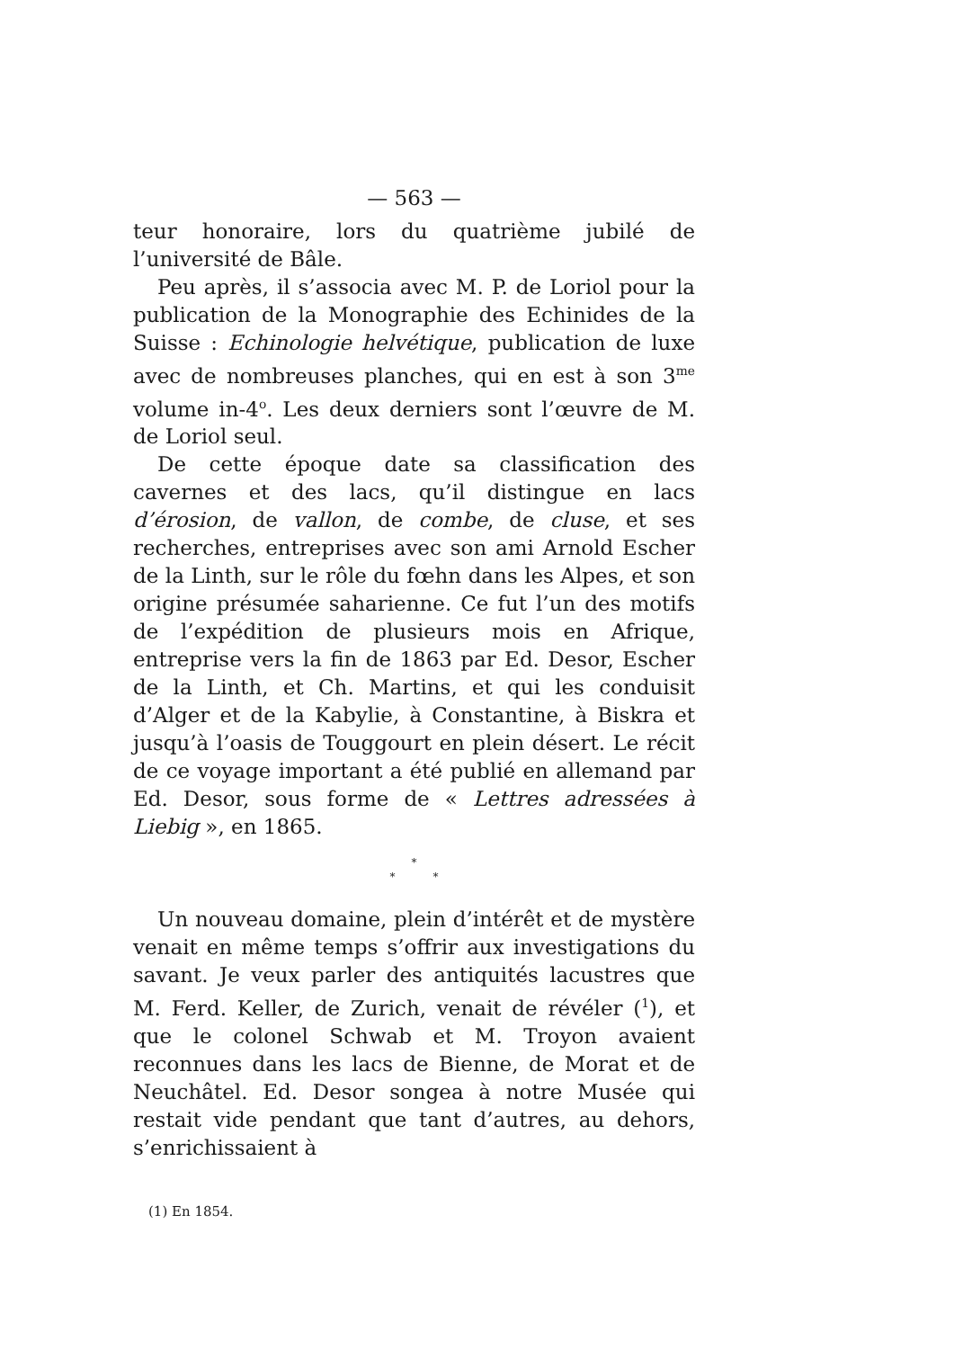— 563 —
teur honoraire, lors du quatrième jubilé de l’université de Bâle.
Peu après, il s’associa avec M. P. de Loriol pour la publication de la Monographie des Echinides de la Suisse : Echinologie helvétique, publication de luxe avec de nombreuses planches, qui en est à son 3<sup>me</sup> volume in-4<sup>o</sup>. Les deux derniers sont l’œuvre de M. de Loriol seul.
De cette époque date sa classification des cavernes et des lacs, qu’il distingue en lacs d’érosion, de vallon, de combe, de cluse, et ses recherches, entreprises avec son ami Arnold Escher de la Linth, sur le rôle du fœhn dans les Alpes, et son origine présumée saharienne. Ce fut l’un des motifs de l’expédition de plusieurs mois en Afrique, entreprise vers la fin de 1863 par Ed. Desor, Escher de la Linth, et Ch. Martins, et qui les conduisit d’Alger et de la Kabylie, à Constantine, à Biskra et jusqu’à l’oasis de Touggourt en plein désert. Le récit de ce voyage important a été publié en allemand par Ed. Desor, sous forme de « Lettres adressées à Liebig », en 1865.
*
* *
Un nouveau domaine, plein d’intérêt et de mystère venait en même temps s’offrir aux investigations du savant. Je veux parler des antiquités lacustres que M. Ferd. Keller, de Zurich, venait de révéler (<sup>1</sup>), et que le colonel Schwab et M. Troyon avaient reconnues dans les lacs de Bienne, de Morat et de Neuchâtel. Ed. Desor songea à notre Musée qui restait vide pendant que tant d’autres, au dehors, s’enrichissaient à
(1) En 1854.